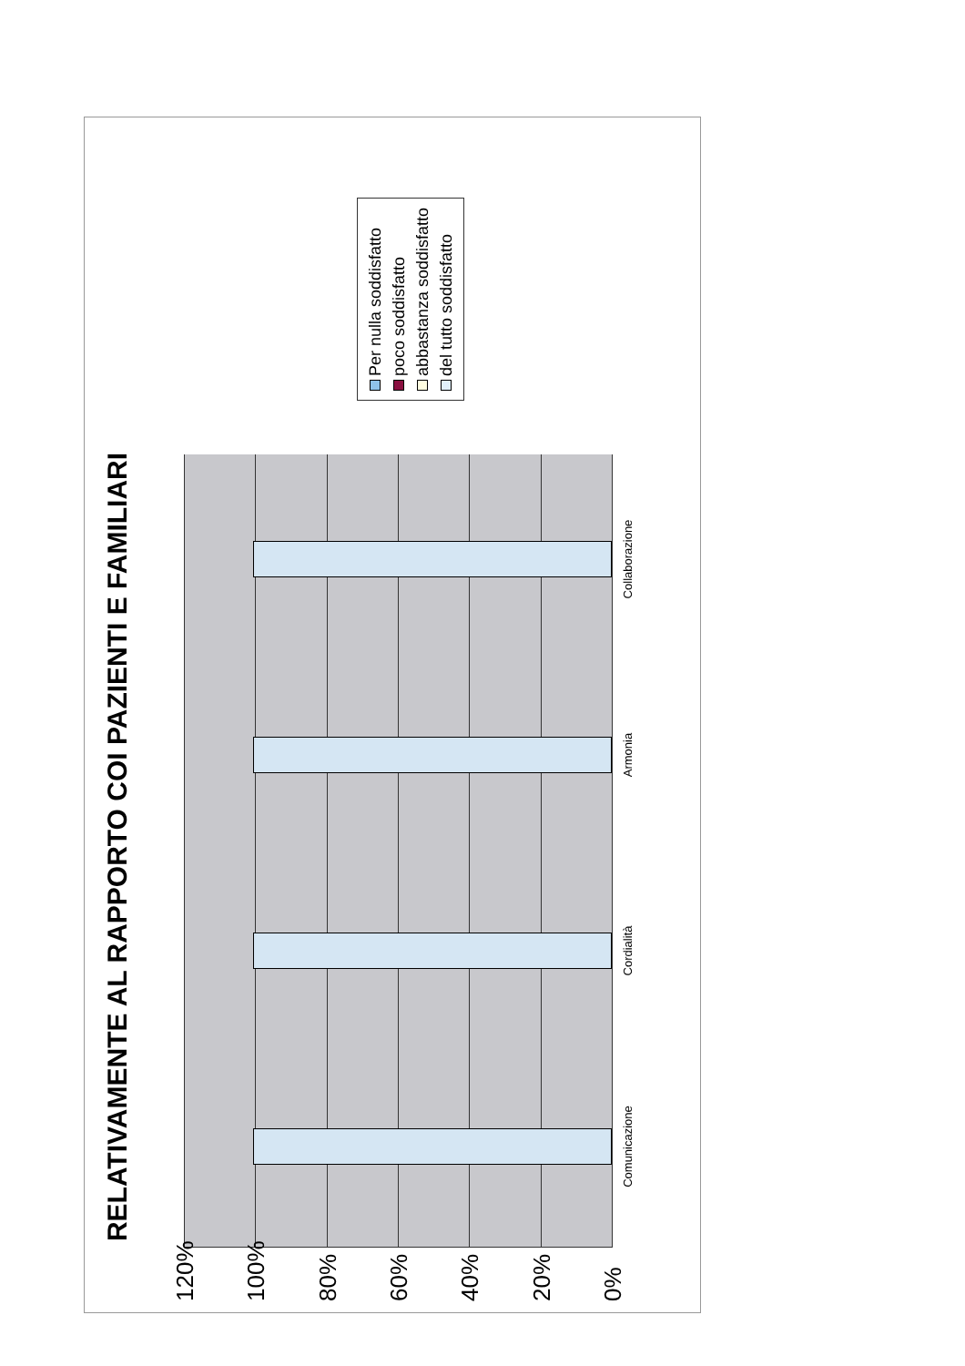RELATIVAMENTE AL RAPPORTO COI PAZIENTI E FAMILIARI
120%
100%
80%
60%
40%
20%
0%
Comunicazione Cordialità Armonia Collaborazione
Per nulla soddisfatto
poco soddisfatto
abbastanza soddisfatto
del tutto soddisfatto